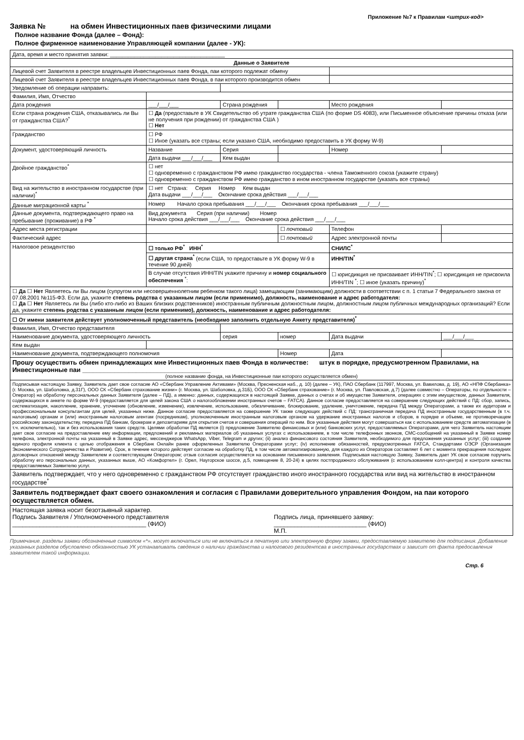Приложение №7 к Правилам <штрих-код>
Заявка № на обмен Инвестиционных паев физическими лицами
Полное название Фонда (далее – Фонд):
Полное фирменное наименование Управляющей компании (далее - УК):
| Дата, время и место принятия заявки: ______________________________________ | | | | | |
| Данные о Заявителе | | | | | |
| Лицевой счет Заявителя в реестре владельцев Инвестиционных паев Фонда, паи которого подлежат обмену | | | | | |
| Лицевой счет Заявителя в реестре владельцев Инвестиционных паев Фонда, в паи которого производится обмен | | | | | |
| Уведомление об операции направить: | | | | | |
| Фамилия, Имя, Отчество | | | | | |
| Дата рождения | ___/___/___ | Страна рождения | | Место рождения | |
| Если страна рождения США, отказывались ли Вы от гражданства США?<sup>*</sup> | ☐ Да (предоставьте в УК Свидетельство об утрате гражданства США (по форме DS 4083), или Письменное объяснение причины отказа (или не получения при рождении) от гражданства США ) ☐ Нет | | | | |
| Гражданство | ☐ РФ ☐ Иное (указать все страны; если указано США, необходимо предоставить в УК форму W-9) | | | | |
| Документ, удостоверяющий личность | Название | Серия | | Номер | |
| | Дата выдачи ___/___/___ | Кем выдан | | | |
| Двойное гражданство<sup>*</sup> | ☐ нет ☐ одновременно с гражданством РФ имею гражданство государства - члена Таможенного союза (укажите страну) ☐ одновременно с гражданством РФ имею гражданство в ином иностранном государстве (указать все страны) | | | | |
| Вид на жительство в иностранном государстве (при наличии)<sup>*</sup> | ☐ нет Страна: Серия Номер Кем выдан Дата выдачи ___/___/___ Окончание срока действия ___/___/___ | | | | |
| Данные миграционной карты <sup>*</sup> | Номер Начало срока пребывания ___/___/___ Окончания срока пребывания ___/___/___ | | | | |
| Данные документа, подтверждающего право на пребывание (проживание) в РФ <sup>*</sup> | Вид документа Серия (при наличии) Номер Начало срока действия ___/___/___ Окончание срока действия ___/___/___ | | | | |
| Адрес места регистрации | | | ☐ почтовый | Телефон | |
| Фактический адрес | | | ☐ почтовый | Адрес электронной почты | |
| Налоговое резидентство | ☐ только РФ<sup>*</sup> ИНН<sup>*</sup> | | | СНИЛС<sup>*</sup> | |
| | ☐ другая страна<sup>*</sup> (если США, то предоставьте в УК форму W-9 в течение 90 дней) | | | ИНН/TIN<sup>*</sup> | |
| | В случае отсутствия ИНН/TIN укажите причину и номер социального обеспечения <sup>*</sup>: | | | ☐ юрисдикция не присваивает ИНН/TIN<sup>*</sup>; ☐ юрисдикция не присвоила ИНН/TIN <sup>*</sup>; ☐ иное (указать причину)<sup>*</sup> | |
| ☐ Да ☐ Нет Являетесь ли Вы лицом (супругом или несовершеннолетним ребенком такого лица) замещающим (занимающим) должности в соответствии с п. 1 статьи 7 Федерального закона от 07.08.2001 №115-ФЗ. Если да, укажите степень родства с указанным лицом (если применимо), должность, наименование и адрес работодателя: ☐ Да ☐ Нет Являетесь ли Вы (либо кто-либо из Ваших близких родственников) иностранным публичным должностным лицом, должностным лицом публичных международных организаций? Если да, укажите степень родства с указанным лицом (если применимо), должность, наименование и адрес работодателя: | | | | | |
| ☐ От имени заявителя действует уполномоченный представитель (необходимо заполнить отдельную Анкету представителя)<sup>*</sup> | | | | | |
| Фамилия, Имя, Отчество представителя | | | | | |
| Наименование документа, удостоверяющего личность | | серия | номер | Дата выдачи | ___/___/___ |
| Кем выдан | | | | | |
| Наименование документа, подтверждающего полномочия | | | Номер | Дата | |
| Прошу осуществить обмен принадлежащих мне Инвестиционных паев Фонда в количестве: штук в порядке, предусмотренном Правилами, на Инвестиционные паи ____________________________________ (полное название фонда, на Инвестиционные паи которого осуществляется обмен) | | | | | |
| Подписывая настоящую Заявку, Заявитель дает свое согласие АО «Сбербанк Управление Активами» (Москва, Пресненская наб., д. 10) (далее – УК), ПАО Сбербанк (117997, Москва, ул. Вавилова, д. 19), АО «НПФ Сбербанка» (г. Москва, ул. Шаболовка, д.31Г), ООО СК «Сбербанк страхование жизни» (г. Москва, ул. Шаболовка, д.31Б), ООО СК «Сбербанк страхование» (г. Москва, ул. Павловская, д.7) (далее совместно – Операторы, по отдельности – Оператор) на обработку персональных данных Заявителя (далее – ПД), а именно: данных, содержащихся в настоящей Заявке, данных о счетах и об имуществе Заявителя, операциях с этим имуществом, данных Заявителя, содержащихся в анкете по форме W-9 (предоставляется для целей закона США о налогообложении иностранных счетов – FATCA). Данное согласие предоставляется на совершение следующих действий с ПД: сбор, запись, систематизация, накопление, хранение, уточнение (обновление, изменение), извлечение, использование, обезличивание, блокирование, удаление, уничтожение, передача ПД между Операторами, а также их аудиторам и профессиональным консультантам для целей, указанных ниже. Данное согласие предоставляется на совершение УК также следующих действий с ПД: трансграничная передача ПД иностранным государственным (в т.ч. налоговым) органам и (или) иностранным налоговым агентам (посредникам), уполномоченным иностранным налоговым органом на удержание иностранных налогов и сборов, в порядке и объеме, не противоречащем российскому законодательству, передача ПД банкам, брокерам и депозитариям для открытия счетов и совершения операций по ним. Все указанные действия могут совершаться как с использованием средств автоматизации (в т.ч. исключительно), так и без использования таких средств. Целями обработки ПД является (i) предложение Заявителю финансовых и (или) банковских услуг, предоставляемых Операторами, для чего Заявитель настоящим дает свое согласие на предоставление ему информации, предложений и рекламных материалов об указанных услугах с использованием, в том числе телефонных звонков, СМС-сообщений на указанный в Заявке номер телефона, электронной почты на указанный в Заявке адрес, мессенджеров WhatsApp, Viber, Telegram и других; (ii) анализ финансового состояния Заявителя, необходимого для предложения указанных услуг; (iii) создание единого профиля клиента с целью отображения в Сбербанк Онлайн ранее оформленных Заявителю Операторами услуг; (iv) исполнение обязанностей, предусмотренных FATCA, Стандартами ОЭСР (Организация Экономического Сотрудничества и Развития). Срок, в течение которого действует согласие на обработку ПД, в том числе автоматизированную, для каждого из Операторов составляет 6 лет с момента прекращения последних договорных отношений между Заявителем и соответствующим Оператором; отзыв согласия осуществляется на основании письменного заявления. Подписывая настоящую Заявку, Заявитель дает УК свое согласие поручить обработку его персональных данных, указанных выше, АО «Комфортел» (г. Орел, Наугорское шоссе, д.5, помещение 8, 20-24) в целях постпродажного обслуживания (с использованием колл-центра) и контроля качества предоставляемых Заявителю услуг. | | | | | |
| Заявитель подтверждает, что у него одновременно с гражданством РФ отсутствует гражданство иного иностранного государства или вид на жительство в иностранном государстве<sup>*</sup> | | | | | |
| Заявитель подтверждает факт своего ознакомления и согласия с Правилами доверительного управления Фондом, на паи которого осуществляется обмен. | | | | | |
| Настоящая заявка носит безотзывный характер. Подпись Заявителя / Уполномоченного представителя _______________________________________ (ФИО) Подпись лица, принявшего заявку: ___________________________ (ФИО) М.П. | | | | | |
Примечание. разделы заявки обозначенные символом «*», могут включаться или не включаться в печатную или электронную форму заявки, предоставляемую заявителю для подписания. Добавление указанных разделов обусловлено обязанностью УК устанавливать сведения о наличии гражданства и налогового резидентсва в иностранных государствах и зависит от факта предосавления заявителем такой информации.
Стр. 6